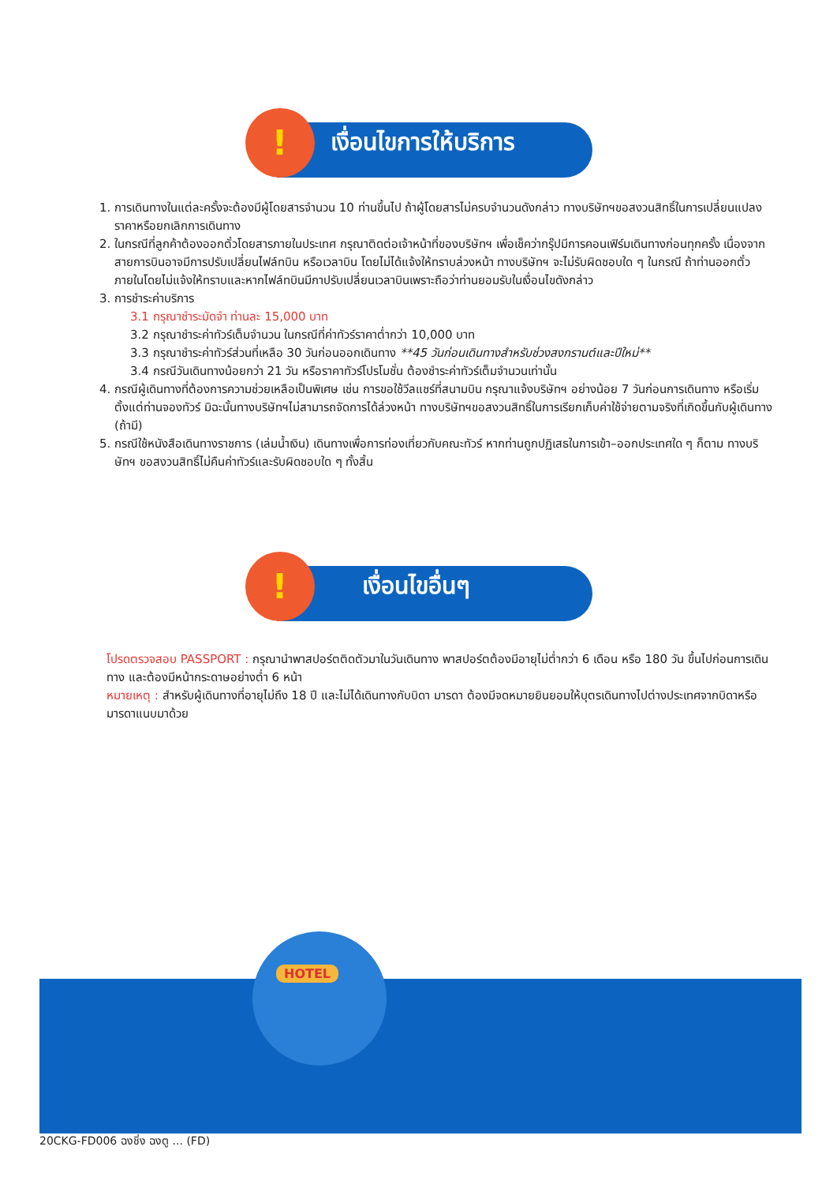!
เงื่อนไขการให้บริการ
1. การเดินทางในแต่ละครั้งจะต้องมีผู้โดยสารจำนวน 10 ท่านขึ้นไป ถ้าผู้โดยสารไม่ครบจำนวนดังกล่าว ทางบริษัทฯขอสงวนสิทธิ์ในการเปลี่ยนแปลงราคาหรือยกเลิกการเดินทาง
2. ในกรณีที่ลูกค้าต้องออกตั๋วโดยสารภายในประเทศ กรุณาติดต่อเจ้าหน้าที่ของบริษัทฯ เพื่อเช็คว่ากรุ๊ปมีการคอนเฟิร์มเดินทางก่อนทุกครั้ง เนื่องจากสายการบินอาจมีการปรับเปลี่ยนไฟล์ทบิน หรือเวลาบิน โดยไม่ได้แจ้งให้ทราบล่วงหน้า ทางบริษัทฯ จะไม่รับผิดชอบใด ๆ ในกรณี ถ้าท่านออกตั๋วภายในโดยไม่แจ้งให้ทราบและหากไฟล์ทบินมีกาปรับเปลี่ยนเวลาบินเพราะถือว่าท่านยอมรับในเงื่อนไขดังกล่าว
3. การชำระค่าบริการ
3.1 กรุณาชำระมัดจำ ท่านละ 15,000 บาท
3.2 กรุณาชำระค่าทัวร์เต็มจำนวน ในกรณีที่ค่าทัวร์ราคาต่ำกว่า 10,000 บาท
3.3 กรุณาชำระค่าทัวร์ส่วนที่เหลือ 30 วันก่อนออกเดินทาง **45 วันก่อนเดินทางสำหรับช่วงสงกรานต์และปีใหม่**
3.4 กรณีวันเดินทางน้อยกว่า 21 วัน หรือราคาทัวร์โปรโมชั่น ต้องชำระค่าทัวร์เต็มจำนวนเท่านั้น
4. กรณีผู้เดินทางที่ต้องการความช่วยเหลือเป็นพิเศษ เช่น การขอใช้วีลแชร์ที่สนามบิน กรุณาแจ้งบริษัทฯ อย่างน้อย 7 วันก่อนการเดินทาง หรือเริ่มตั้งแต่ท่านจองทัวร์ มิฉะนั้นทางบริษัทฯไม่สามารถจัดการได้ล่วงหน้า ทางบริษัทฯขอสงวนสิทธิ์ในการเรียกเก็บค่าใช้จ่ายตามจริงที่เกิดขึ้นกับผู้เดินทาง (ถ้ามี)
5. กรณีใช้หนังสือเดินทางราชการ (เล่มน้ำเงิน) เดินทางเพื่อการท่องเที่ยวกับคณะทัวร์ หากท่านถูกปฏิเสธในการเข้า–ออกประเทศใด ๆ ก็ตาม ทางบริษัทฯ ขอสงวนสิทธิ์ไม่คืนค่าทัวร์และรับผิดชอบใด ๆ ทั้งสิ้น
!
เงื่อนไขอื่นๆ
โปรดตรวจสอบ PASSPORT : กรุณานำพาสปอร์ตติดตัวมาในวันเดินทาง พาสปอร์ตต้องมีอายุไม่ต่ำกว่า 6 เดือน หรือ 180 วัน ขึ้นไปก่อนการเดินทาง และต้องมีหน้ากระดาษอย่างต่ำ 6 หน้า
หมายเหตุ : สำหรับผู้เดินทางที่อายุไม่ถึง 18 ปี และไม่ได้เดินทางกับบิดา มารดา ต้องมีจดหมายยินยอมให้บุตรเดินทางไปต่างประเทศจากบิดาหรือมารดาแนบมาด้วย
HOTEL
20CKG-FD006 ฉงชิ่ง ฉงตู ... (FD)